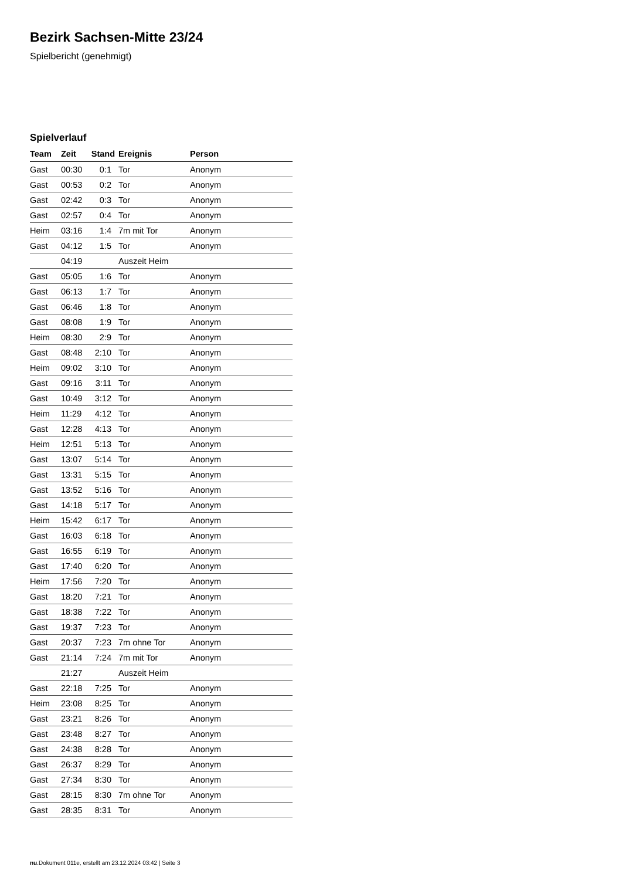Bezirk Sachsen-Mitte 23/24
Spielbericht (genehmigt)
Spielverlauf
| Team | Zeit | Stand | Ereignis | Person |
| --- | --- | --- | --- | --- |
| Gast | 00:30 | 0:1 | Tor | Anonym |
| Gast | 00:53 | 0:2 | Tor | Anonym |
| Gast | 02:42 | 0:3 | Tor | Anonym |
| Gast | 02:57 | 0:4 | Tor | Anonym |
| Heim | 03:16 | 1:4 | 7m mit Tor | Anonym |
| Gast | 04:12 | 1:5 | Tor | Anonym |
| | 04:19 | | Auszeit Heim | |
| Gast | 05:05 | 1:6 | Tor | Anonym |
| Gast | 06:13 | 1:7 | Tor | Anonym |
| Gast | 06:46 | 1:8 | Tor | Anonym |
| Gast | 08:08 | 1:9 | Tor | Anonym |
| Heim | 08:30 | 2:9 | Tor | Anonym |
| Gast | 08:48 | 2:10 | Tor | Anonym |
| Heim | 09:02 | 3:10 | Tor | Anonym |
| Gast | 09:16 | 3:11 | Tor | Anonym |
| Gast | 10:49 | 3:12 | Tor | Anonym |
| Heim | 11:29 | 4:12 | Tor | Anonym |
| Gast | 12:28 | 4:13 | Tor | Anonym |
| Heim | 12:51 | 5:13 | Tor | Anonym |
| Gast | 13:07 | 5:14 | Tor | Anonym |
| Gast | 13:31 | 5:15 | Tor | Anonym |
| Gast | 13:52 | 5:16 | Tor | Anonym |
| Gast | 14:18 | 5:17 | Tor | Anonym |
| Heim | 15:42 | 6:17 | Tor | Anonym |
| Gast | 16:03 | 6:18 | Tor | Anonym |
| Gast | 16:55 | 6:19 | Tor | Anonym |
| Gast | 17:40 | 6:20 | Tor | Anonym |
| Heim | 17:56 | 7:20 | Tor | Anonym |
| Gast | 18:20 | 7:21 | Tor | Anonym |
| Gast | 18:38 | 7:22 | Tor | Anonym |
| Gast | 19:37 | 7:23 | Tor | Anonym |
| Gast | 20:37 | 7:23 | 7m ohne Tor | Anonym |
| Gast | 21:14 | 7:24 | 7m mit Tor | Anonym |
| | 21:27 | | Auszeit Heim | |
| Gast | 22:18 | 7:25 | Tor | Anonym |
| Heim | 23:08 | 8:25 | Tor | Anonym |
| Gast | 23:21 | 8:26 | Tor | Anonym |
| Gast | 23:48 | 8:27 | Tor | Anonym |
| Gast | 24:38 | 8:28 | Tor | Anonym |
| Gast | 26:37 | 8:29 | Tor | Anonym |
| Gast | 27:34 | 8:30 | Tor | Anonym |
| Gast | 28:15 | 8:30 | 7m ohne Tor | Anonym |
| Gast | 28:35 | 8:31 | Tor | Anonym |
nu.Dokument 011e, erstellt am 23.12.2024 03:42 | Seite 3